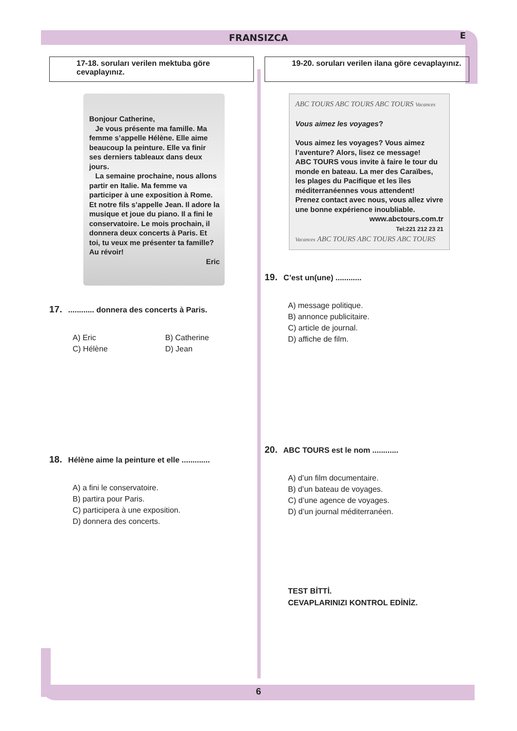FRANSIZCA
E
17-18. soruları verilen mektuba göre cevaplayınız.
Bonjour Catherine,
Je vous présente ma famille. Ma femme s’appelle Hélène. Elle aime beaucoup la peinture. Elle va finir ses derniers tableaux dans deux jours.
La semaine prochaine, nous allons partir en Italie. Ma femme va participer à une exposition à Rome. Et notre fils s’appelle Jean. Il adore la musique et joue du piano. Il a fini le conservatoire. Le mois prochain, il donnera deux concerts à Paris. Et toi, tu veux me présenter ta famille? Au révoir!
Eric
17. ............ donnera des concerts à Paris.
A) Eric
B) Catherine
C) Hélène
D) Jean
18. Hélène aime la peinture et elle .............
A) a fini le conservatoire.
B) partira pour Paris.
C) participera à une exposition.
D) donnera des concerts.
19-20. soruları verilen ilana göre cevaplayınız.
ABC TOURS ABC TOURS ABC TOURS Vacances
Vous aimez les voyages?
Vous aimez les voyages? Vous aimez l’aventure? Alors, lisez ce message!
ABC TOURS vous invite à faire le tour du monde en bateau. La mer des Caraïbes, les plages du Pacifique et les îles méditerranéennes vous attendent!
Prenez contact avec nous, vous allez vivre une bonne expérience inoubliable.
www.abctours.com.tr
Tel:221 212 23 21
Vacances ABC TOURS ABC TOURS ABC TOURS
19. C’est un(une) ............
A) message politique.
B) annonce publicitaire.
C) article de journal.
D) affiche de film.
20. ABC TOURS est le nom ............
A) d’un film documentaire.
B) d’un bateau de voyages.
C) d’une agence de voyages.
D) d’un journal méditerranéen.
TEST BİTTİ.
CEVAPLARINIZI KONTROL EDİNİZ.
6